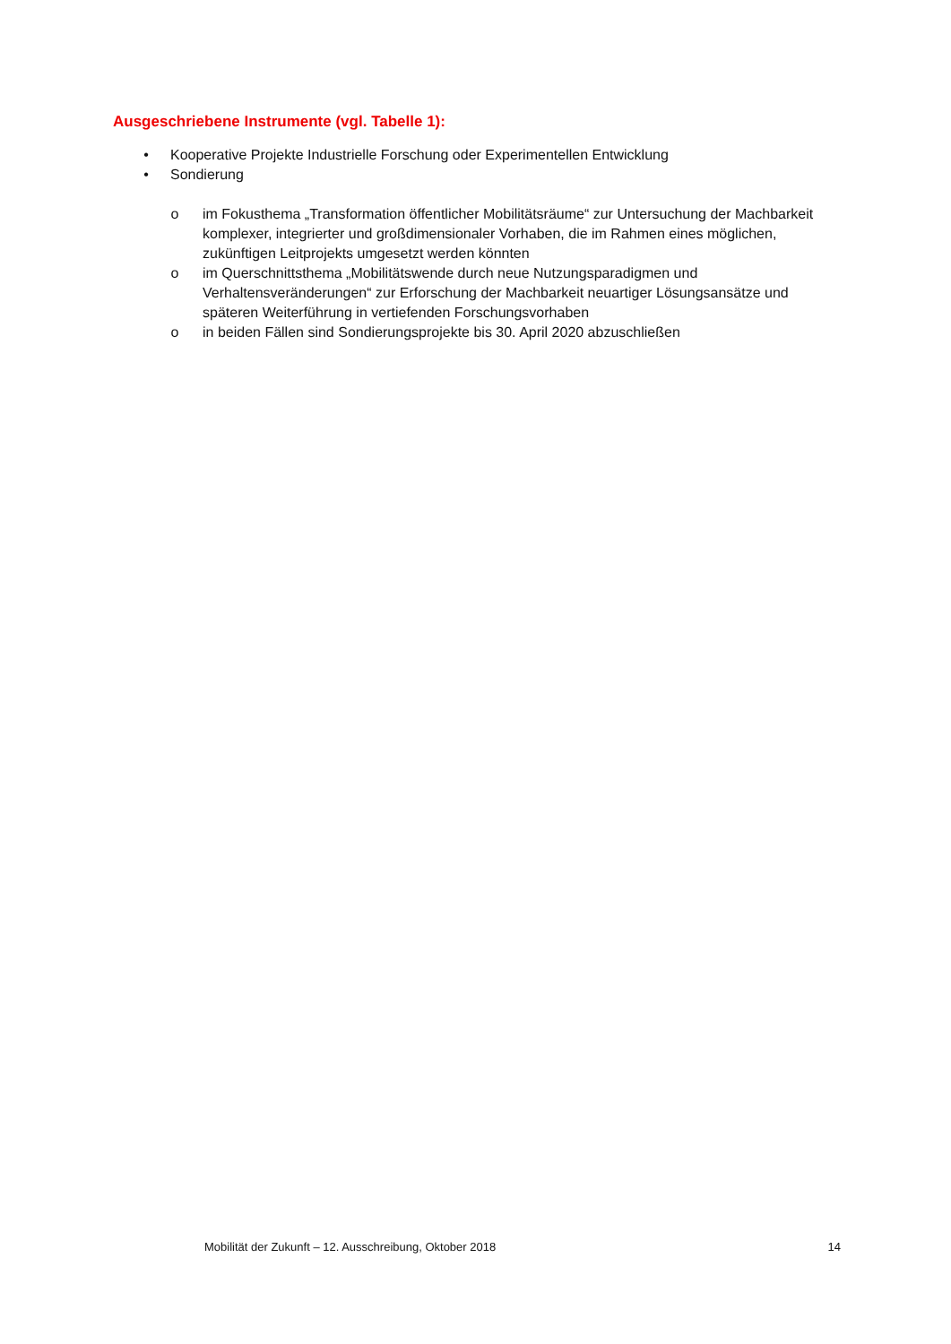Ausgeschriebene Instrumente (vgl. Tabelle 1):
• Kooperative Projekte Industrielle Forschung oder Experimentellen Entwicklung
• Sondierung
o im Fokusthema „Transformation öffentlicher Mobilitätsräume“ zur Untersuchung der Machbarkeit komplexer, integrierter und großdimensionaler Vorhaben, die im Rahmen eines möglichen, zukünftigen Leitprojekts umgesetzt werden könnten
o im Querschnittsthema „Mobilitätswende durch neue Nutzungsparadigmen und Verhaltensveränderungen“ zur Erforschung der Machbarkeit neuartiger Lösungsansätze und späteren Weiterführung in vertiefenden Forschungsvorhaben
o in beiden Fällen sind Sondierungsprojekte bis 30. April 2020 abzuschließen
Mobilität der Zukunft – 12. Ausschreibung, Oktober 2018 14